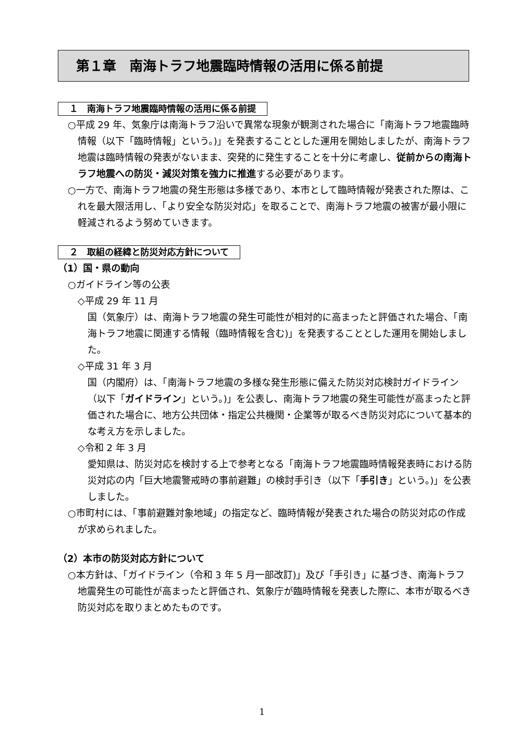第１章　南海トラフ地震臨時情報の活用に係る前提
１　南海トラフ地震臨時情報の活用に係る前提
○平成 29 年、気象庁は南海トラフ沿いで異常な現象が観測された場合に「南海トラフ地震臨時情報（以下「臨時情報」という。)」を発表することとした運用を開始しましたが、南海トラフ地震は臨時情報の発表がないまま、突発的に発生することを十分に考慮し、従前からの南海トラフ地震への防災・減災対策を強力に推進する必要があります。
○一方で、南海トラフ地震の発生形態は多様であり、本市として臨時情報が発表された際は、これを最大限活用し、「より安全な防災対応」を取ることで、南海トラフ地震の被害が最小限に軽減されるよう努めていきます。
２　取組の経緯と防災対応方針について
（1）国・県の動向
○ガイドライン等の公表
◇平成 29 年 11 月
国（気象庁）は、南海トラフ地震の発生可能性が相対的に高まったと評価された場合、「南海トラフ地震に関連する情報（臨時情報を含む)」を発表することとした運用を開始しました。
◇平成 31 年 3 月
国（内閣府）は、「南海トラフ地震の多様な発生形態に備えた防災対応検討ガイドライン（以下「ガイドライン」という。)」を公表し、南海トラフ地震の発生可能性が高まったと評価された場合に、地方公共団体・指定公共機関・企業等が取るべき防災対応について基本的な考え方を示しました。
◇令和 2 年 3 月
愛知県は、防災対応を検討する上で参考となる「南海トラフ地震臨時情報発表時における防災対応の内「巨大地震警戒時の事前避難」の検討手引き（以下「手引き」という。)」を公表しました。
○市町村には、「事前避難対象地域」の指定など、臨時情報が発表された場合の防災対応の作成が求められました。
（2）本市の防災対応方針について
○本方針は、「ガイドライン（令和 3 年 5 月一部改訂)」及び「手引き」に基づき、南海トラフ地震発生の可能性が高まったと評価され、気象庁が臨時情報を発表した際に、本市が取るべき防災対応を取りまとめたものです。
1